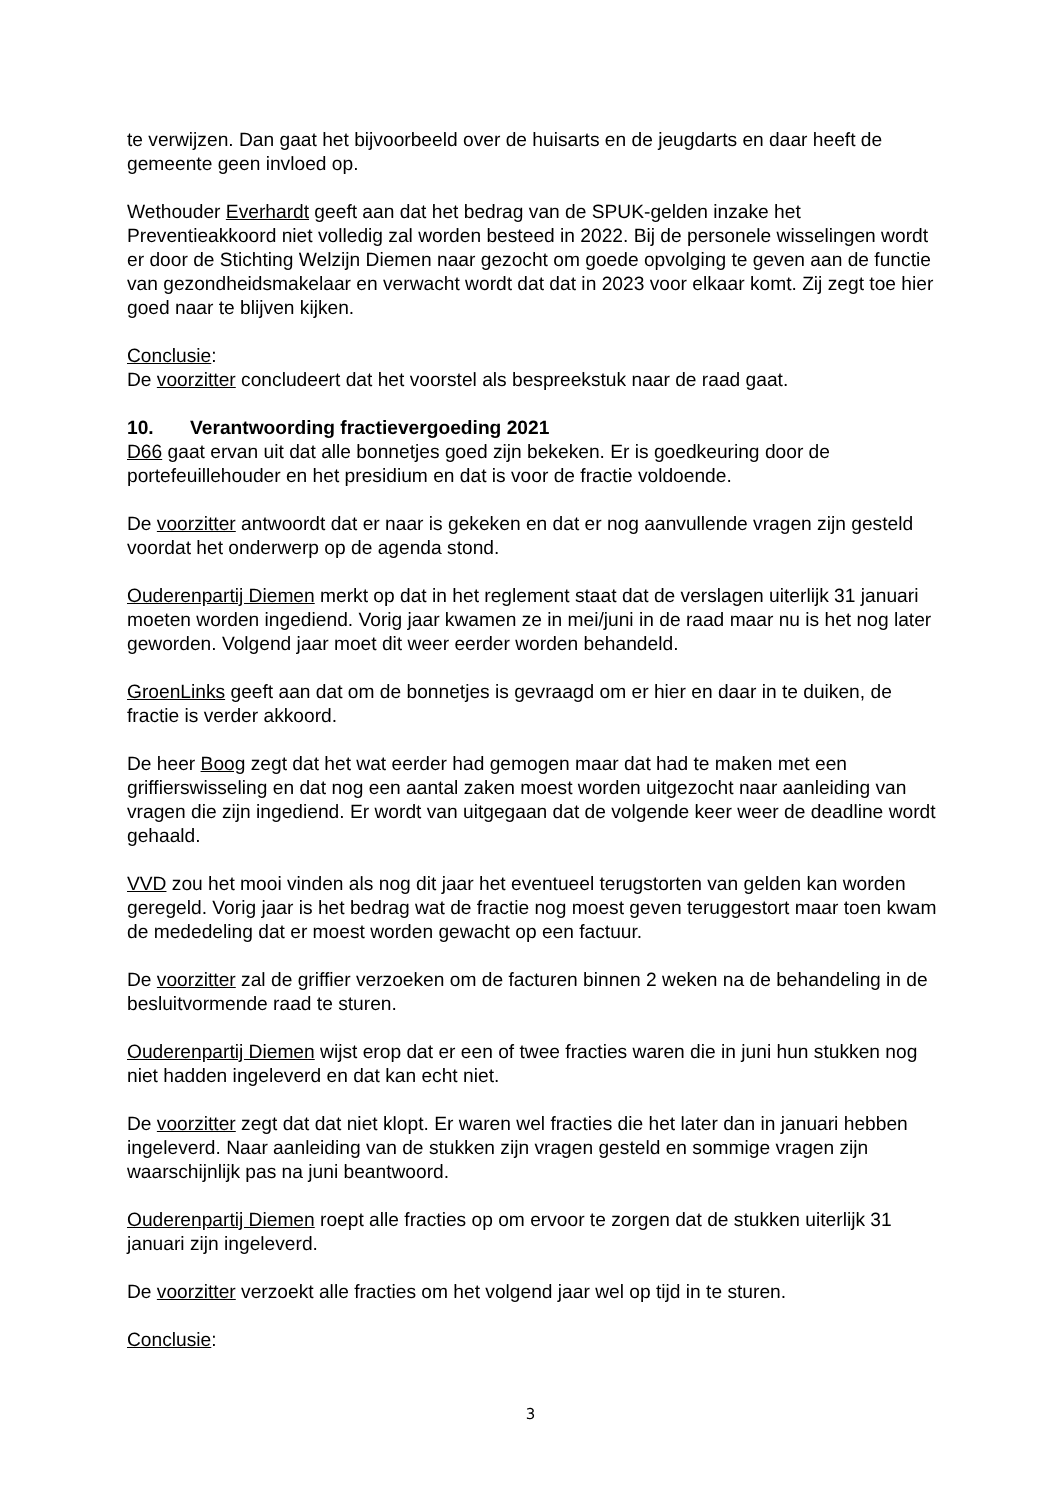te verwijzen. Dan gaat het bijvoorbeeld over de huisarts en de jeugdarts en daar heeft de gemeente geen invloed op.
Wethouder Everhardt geeft aan dat het bedrag van de SPUK-gelden inzake het Preventieakkoord niet volledig zal worden besteed in 2022. Bij de personele wisselingen wordt er door de Stichting Welzijn Diemen naar gezocht om goede opvolging te geven aan de functie van gezondheidsmakelaar en verwacht wordt dat dat in 2023 voor elkaar komt. Zij zegt toe hier goed naar te blijven kijken.
Conclusie:
De voorzitter concludeert dat het voorstel als bespreekstuk naar de raad gaat.
10. Verantwoording fractievergoeding 2021
D66 gaat ervan uit dat alle bonnetjes goed zijn bekeken. Er is goedkeuring door de portefeuillehouder en het presidium en dat is voor de fractie voldoende.
De voorzitter antwoordt dat er naar is gekeken en dat er nog aanvullende vragen zijn gesteld voordat het onderwerp op de agenda stond.
Ouderenpartij Diemen merkt op dat in het reglement staat dat de verslagen uiterlijk 31 januari moeten worden ingediend. Vorig jaar kwamen ze in mei/juni in de raad maar nu is het nog later geworden. Volgend jaar moet dit weer eerder worden behandeld.
GroenLinks geeft aan dat om de bonnetjes is gevraagd om er hier en daar in te duiken, de fractie is verder akkoord.
De heer Boog zegt dat het wat eerder had gemogen maar dat had te maken met een griffierswisseling en dat nog een aantal zaken moest worden uitgezocht naar aanleiding van vragen die zijn ingediend. Er wordt van uitgegaan dat de volgende keer weer de deadline wordt gehaald.
VVD zou het mooi vinden als nog dit jaar het eventueel terugstorten van gelden kan worden geregeld. Vorig jaar is het bedrag wat de fractie nog moest geven teruggestort maar toen kwam de mededeling dat er moest worden gewacht op een factuur.
De voorzitter zal de griffier verzoeken om de facturen binnen 2 weken na de behandeling in de besluitvormende raad te sturen.
Ouderenpartij Diemen wijst erop dat er een of twee fracties waren die in juni hun stukken nog niet hadden ingeleverd en dat kan echt niet.
De voorzitter zegt dat dat niet klopt. Er waren wel fracties die het later dan in januari hebben ingeleverd. Naar aanleiding van de stukken zijn vragen gesteld en sommige vragen zijn waarschijnlijk pas na juni beantwoord.
Ouderenpartij Diemen roept alle fracties op om ervoor te zorgen dat de stukken uiterlijk 31 januari zijn ingeleverd.
De voorzitter verzoekt alle fracties om het volgend jaar wel op tijd in te sturen.
Conclusie:
3